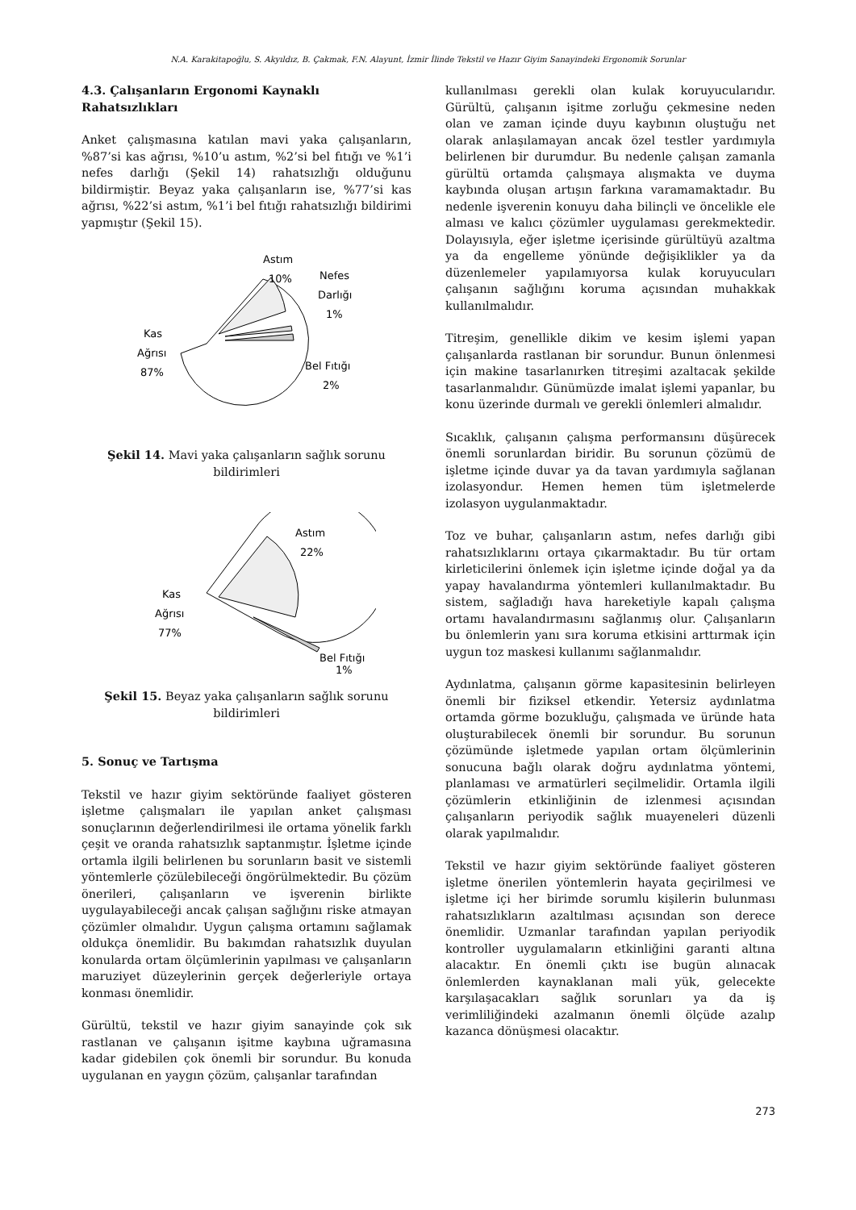N.A. Karakitapoğlu, S. Akyıldız, B. Çakmak, F.N. Alayunt, İzmir İlinde Tekstil ve Hazır Giyim Sanayindeki Ergonomik Sorunlar
4.3. Çalışanların Ergonomi Kaynaklı Rahatsızlıkları
Anket çalışmasına katılan mavi yaka çalışanların, %87’si kas ağrısı, %10’u astım, %2’si bel fıtığı ve %1’i nefes darlığı (Şekil 14) rahatsızlığı olduğunu bildirmiştir. Beyaz yaka çalışanların ise, %77’si kas ağrısı, %22’si astım, %1’i bel fıtığı rahatsızlığı bildirimi yapmıştır (Şekil 15).
Astım
10%
Nefes
Darlığı
1%
Kas
Ağrısı
87%
Bel Fıtığı
2%
Şekil 14. Mavi yaka çalışanların sağlık sorunu bildirimleri
Astım
22%
Kas
Ağrısı
77%
Bel Fıtığı
1%
Şekil 15. Beyaz yaka çalışanların sağlık sorunu bildirimleri
5. Sonuç ve Tartışma
Tekstil ve hazır giyim sektöründe faaliyet gösteren işletme çalışmaları ile yapılan anket çalışması sonuçlarının değerlendirilmesi ile ortama yönelik farklı çeşit ve oranda rahatsızlık saptanmıştır. İşletme içinde ortamla ilgili belirlenen bu sorunların basit ve sistemli yöntemlerle çözülebileceği öngörülmektedir. Bu çözüm önerileri, çalışanların ve işverenin birlikte uygulayabileceği ancak çalışan sağlığını riske atmayan çözümler olmalıdır. Uygun çalışma ortamını sağlamak oldukça önemlidir. Bu bakımdan rahatsızlık duyulan konularda ortam ölçümlerinin yapılması ve çalışanların maruziyet düzeylerinin gerçek değerleriyle ortaya konması önemlidir.
Gürültü, tekstil ve hazır giyim sanayinde çok sık rastlanan ve çalışanın işitme kaybına uğramasına kadar gidebilen çok önemli bir sorundur. Bu konuda uygulanan en yaygın çözüm, çalışanlar tarafından
kullanılması gerekli olan kulak koruyucularıdır. Gürültü, çalışanın işitme zorluğu çekmesine neden olan ve zaman içinde duyu kaybının oluştuğu net olarak anlaşılamayan ancak özel testler yardımıyla belirlenen bir durumdur. Bu nedenle çalışan zamanla gürültü ortamda çalışmaya alışmakta ve duyma kaybında oluşan artışın farkına varamamaktadır. Bu nedenle işverenin konuyu daha bilinçli ve öncelikle ele alması ve kalıcı çözümler uygulaması gerekmektedir. Dolayısıyla, eğer işletme içerisinde gürültüyü azaltma ya da engelleme yönünde değişiklikler ya da düzenlemeler yapılamıyorsa kulak koruyucuları çalışanın sağlığını koruma açısından muhakkak kullanılmalıdır.
Titreşim, genellikle dikim ve kesim işlemi yapan çalışanlarda rastlanan bir sorundur. Bunun önlenmesi için makine tasarlanırken titreşimi azaltacak şekilde tasarlanmalıdır. Günümüzde imalat işlemi yapanlar, bu konu üzerinde durmalı ve gerekli önlemleri almalıdır.
Sıcaklık, çalışanın çalışma performansını düşürecek önemli sorunlardan biridir. Bu sorunun çözümü de işletme içinde duvar ya da tavan yardımıyla sağlanan izolasyondur. Hemen hemen tüm işletmelerde izolasyon uygulanmaktadır.
Toz ve buhar, çalışanların astım, nefes darlığı gibi rahatsızlıklarını ortaya çıkarmaktadır. Bu tür ortam kirleticilerini önlemek için işletme içinde doğal ya da yapay havalandırma yöntemleri kullanılmaktadır. Bu sistem, sağladığı hava hareketiyle kapalı çalışma ortamı havalandırmasını sağlanmış olur. Çalışanların bu önlemlerin yanı sıra koruma etkisini arttırmak için uygun toz maskesi kullanımı sağlanmalıdır.
Aydınlatma, çalışanın görme kapasitesinin belirleyen önemli bir fiziksel etkendir. Yetersiz aydınlatma ortamda görme bozukluğu, çalışmada ve üründe hata oluşturabilecek önemli bir sorundur. Bu sorunun çözümünde işletmede yapılan ortam ölçümlerinin sonucuna bağlı olarak doğru aydınlatma yöntemi, planlaması ve armatürleri seçilmelidir. Ortamla ilgili çözümlerin etkinliğinin de izlenmesi açısından çalışanların periyodik sağlık muayeneleri düzenli olarak yapılmalıdır.
Tekstil ve hazır giyim sektöründe faaliyet gösteren işletme önerilen yöntemlerin hayata geçirilmesi ve işletme içi her birimde sorumlu kişilerin bulunması rahatsızlıkların azaltılması açısından son derece önemlidir. Uzmanlar tarafından yapılan periyodik kontroller uygulamaların etkinliğini garanti altına alacaktır. En önemli çıktı ise bugün alınacak önlemlerden kaynaklanan mali yük, gelecekte karşılaşacakları sağlık sorunları ya da iş verimliliğindeki azalmanın önemli ölçüde azalıp kazanca dönüşmesi olacaktır.
273